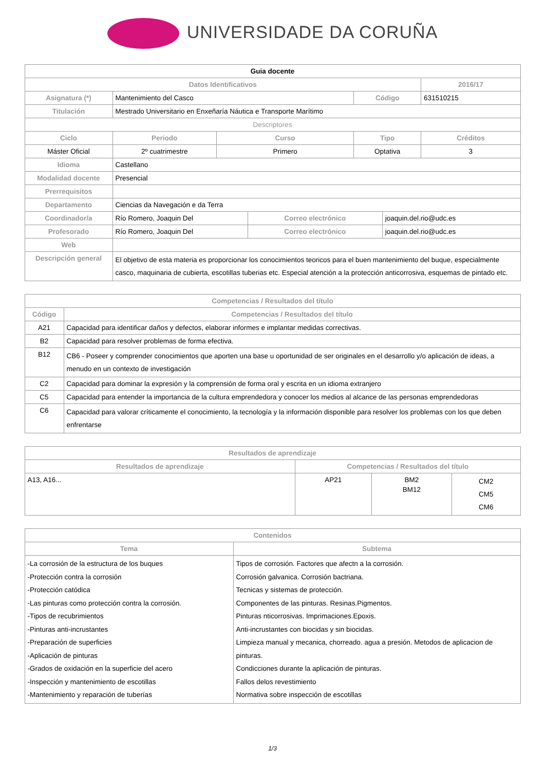UNIVERSIDADE DA CORUÑA
| Guia docente | | | | | | | |
| Datos Identificativos | | | | | | | 2016/17 |
| Asignatura (*) | Mantenimiento del Casco | | | | Código | | 631510215 |
| Titulación | Mestrado Universitario en Enxeñaría Náutica e Transporte Marítimo | | | | | | |
| Descriptores | | | | | | | |
| Ciclo | | Periodo | Curso | | Tipo | | Créditos |
| Máster Oficial | | 2º cuatrimestre | Primero | | Optativa | | 3 |
| Idioma | Castellano | | | | | | |
| Modalidad docente | Presencial | | | | | | |
| Prerrequisitos | | | | | | | |
| Departamento | Ciencias da Navegación e da Terra | | | | | | |
| Coordinador/a | Río Romero, Joaquin Del | | | Correo electrónico | | joaquin.del.rio@udc.es | |
| Profesorado | Río Romero, Joaquin Del | | | Correo electrónico | | joaquin.del.rio@udc.es | |
| Web | | | | | | | |
| Descripción general | El objetivo de esta materia es proporcionar los conocimientos teoricos para el buen mantenimiento del buque, especialmente casco, maquinaria de cubierta, escotillas tuberias etc. Especial atención a la protección anticorrosiva, esquemas de pintado etc. | | | | | | |
| Competencias / Resultados del título | |
| --- | --- |
| Código | Competencias / Resultados del título |
| A21 | Capacidad para identificar daños y defectos, elaborar informes e implantar medidas correctivas. |
| B2 | Capacidad para resolver problemas de forma efectiva. |
| B12 | CB6 - Poseer y comprender conocimientos que aporten una base u oportunidad de ser originales en el desarrollo y/o aplicación de ideas, a menudo en un contexto de investigación |
| C2 | Capacidad para dominar la expresión y la comprensión de forma oral y escrita en un idioma extranjero |
| C5 | Capacidad para entender la importancia de la cultura emprendedora y conocer los medios al alcance de las personas emprendedoras |
| C6 | Capacidad para valorar críticamente el conocimiento, la tecnología y la información disponible para resolver los problemas con los que deben enfrentarse |
| Resultados de aprendizaje | | | |
| --- | --- | --- | --- |
| Resultados de aprendizaje | Competencias / Resultados del título | | |
| A13, A16... | AP21 | BM2 BM12 | CM2 CM5 CM6 |
| Contenidos | |
| --- | --- |
| Tema | Subtema |
| -La corrosión de la estructura de los buques -Protección contra la corrosión -Protección catódica -Las pinturas como protección contra la corrosión. -Tipos de recubrimientos -Pinturas anti-incrustantes -Preparación de superficies -Aplicación de pinturas -Grados de oxidación en la superficie del acero -Inspección y mantenimiento de escotillas -Mantenimiento y reparación de tuberías | Tipos de corrosión. Factores que afectn a la corrosión. Corrosión galvanica. Corrosión bactriana. Tecnicas y sistemas de protección. Componentes de las pinturas. Resinas.Pigmentos. Pinturas nticorrosivas. Imprimaciones.Epoxis. Anti-incrustantes con biocidas y sin biocidas. Limpieza manual y mecanica, chorreado. agua a presión. Metodos de aplicacion de pinturas. Condicciones durante la aplicación de pinturas. Fallos delos revestimiento Normativa sobre inspección de escotillas |
1/3